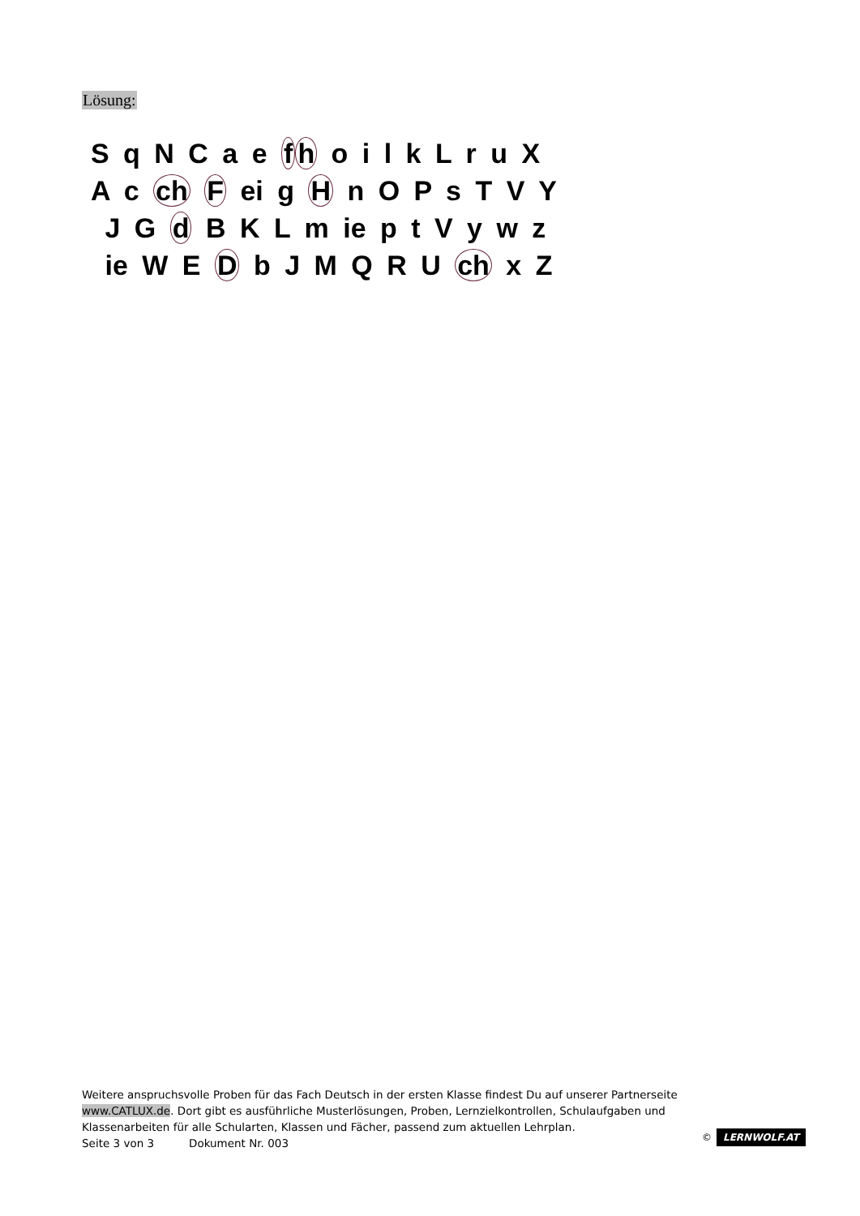Lösung:
S q N C a e fh o i l k L r u X
A c ch F ei g H n O P s T V Y
J G d B K L m ie p t V y w z
ie W E D b J M Q R U ch x Z
Weitere anspruchsvolle Proben für das Fach Deutsch in der ersten Klasse findest Du auf unserer Partnerseite www.CATLUX.de. Dort gibt es ausführliche Musterlösungen, Proben, Lernzielkontrollen, Schulaufgaben und Klassenarbeiten für alle Schularten, Klassen und Fächer, passend zum aktuellen Lehrplan.
Seite 3 von 3 Dokument Nr. 003
© LERNWOLF.AT